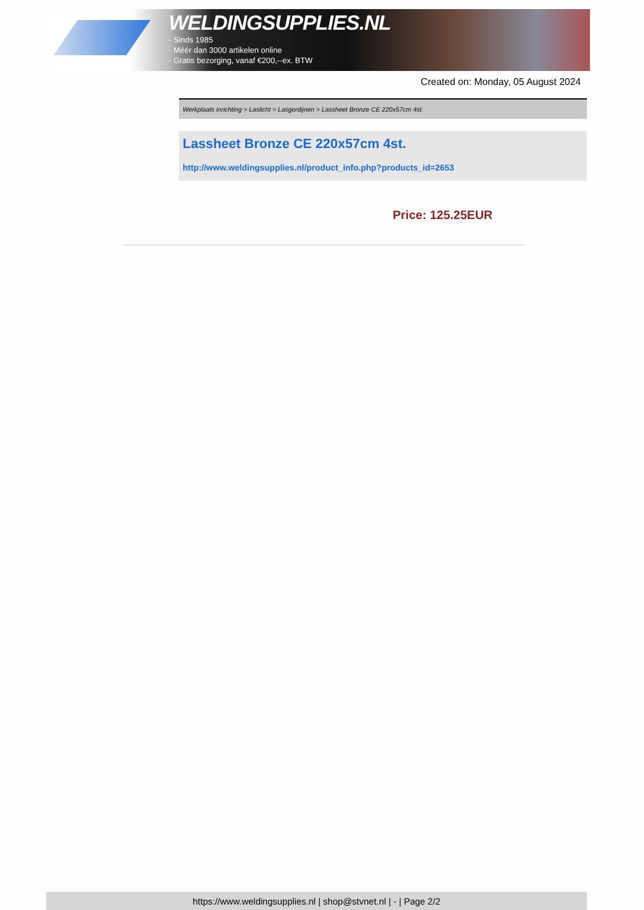WELDINGSUPPLIES.NL
- Sinds 1985
- Méér dan 3000 artikelen online
- Gratis bezorging, vanaf €200,--ex. BTW
Created on: Monday, 05 August 2024
Werkplaats inrichting > Laslicht > Lasgordijnen > Lassheet Bronze CE 220x57cm 4st.
Lassheet Bronze CE 220x57cm 4st.
http://www.weldingsupplies.nl/product_info.php?products_id=2653
Price: 125.25EUR
https://www.weldingsupplies.nl | shop@stvnet.nl | - | Page 2/2